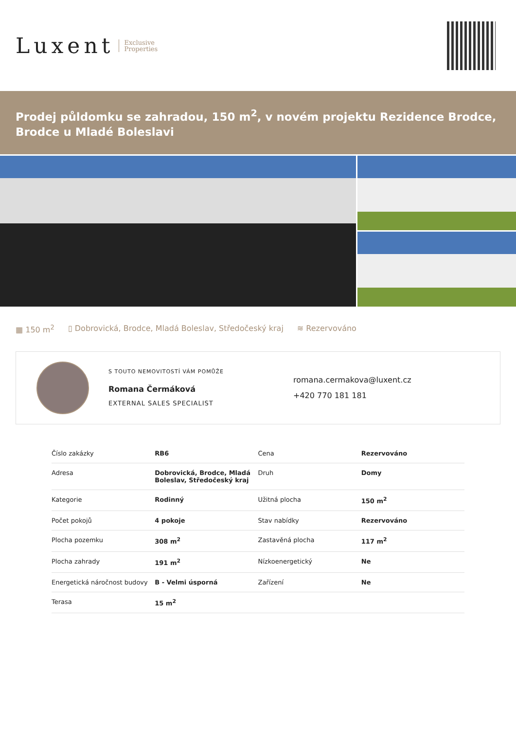Luxent Exclusive
Properties
Prodej půldomku se zahradou, 150 m<sup>2</sup>, v novém projektu Rezidence Brodce, Brodce u Mladé Boleslavi
▦ 150 m<sup>2</sup> ▯ Dobrovická, Brodce, Mladá Boleslav, Středočeský kraj ≋ Rezervováno
S TOUTO NEMOVITOSTÍ VÁM POMŮŽE
Romana Čermáková
EXTERNAL SALES SPECIALIST
romana.cermakova@luxent.cz
+420 770 181 181
| Číslo zakázky | RB6 | Cena | Rezervováno |
| Adresa | Dobrovická, Brodce, Mladá Boleslav, Středočeský kraj | Druh | Domy |
| Kategorie | Rodinný | Užitná plocha | 150 m<sup>2</sup> |
| Počet pokojů | 4 pokoje | Stav nabídky | Rezervováno |
| Plocha pozemku | 308 m<sup>2</sup> | Zastavěná plocha | 117 m<sup>2</sup> |
| Plocha zahrady | 191 m<sup>2</sup> | Nízkoenergetický | Ne |
| Energetická náročnost budovy | B - Velmi úsporná | Zařízení | Ne |
| Terasa | 15 m<sup>2</sup> | | |